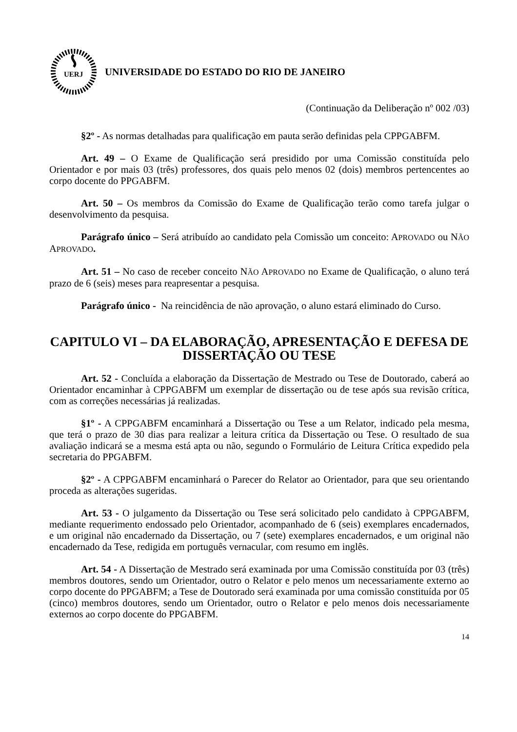UERJ
UNIVERSIDADE DO ESTADO DO RIO DE JANEIRO
(Continuação da Deliberação nº 002 /03)
§2º - As normas detalhadas para qualificação em pauta serão definidas pela CPPGABFM.
Art. 49 – O Exame de Qualificação será presidido por uma Comissão constituída pelo Orientador e por mais 03 (três) professores, dos quais pelo menos 02 (dois) membros pertencentes ao corpo docente do PPGABFM.
Art. 50 – Os membros da Comissão do Exame de Qualificação terão como tarefa julgar o desenvolvimento da pesquisa.
Parágrafo único – Será atribuído ao candidato pela Comissão um conceito: APROVADO ou NÃO APROVADO.
Art. 51 – No caso de receber conceito NÃO APROVADO no Exame de Qualificação, o aluno terá prazo de 6 (seis) meses para reapresentar a pesquisa.
Parágrafo único - Na reincidência de não aprovação, o aluno estará eliminado do Curso.
CAPITULO VI – DA ELABORAÇÃO, APRESENTAÇÃO E DEFESA DE DISSERTAÇÃO OU TESE
Art. 52 - Concluída a elaboração da Dissertação de Mestrado ou Tese de Doutorado, caberá ao Orientador encaminhar à CPPGABFM um exemplar de dissertação ou de tese após sua revisão crítica, com as correções necessárias já realizadas.
§1º - A CPPGABFM encaminhará a Dissertação ou Tese a um Relator, indicado pela mesma, que terá o prazo de 30 dias para realizar a leitura crítica da Dissertação ou Tese. O resultado de sua avaliação indicará se a mesma está apta ou não, segundo o Formulário de Leitura Crítica expedido pela secretaria do PPGABFM.
§2º - A CPPGABFM encaminhará o Parecer do Relator ao Orientador, para que seu orientando proceda as alterações sugeridas.
Art. 53 - O julgamento da Dissertação ou Tese será solicitado pelo candidato à CPPGABFM, mediante requerimento endossado pelo Orientador, acompanhado de 6 (seis) exemplares encadernados, e um original não encadernado da Dissertação, ou 7 (sete) exemplares encadernados, e um original não encadernado da Tese, redigida em português vernacular, com resumo em inglês.
Art. 54 - A Dissertação de Mestrado será examinada por uma Comissão constituída por 03 (três) membros doutores, sendo um Orientador, outro o Relator e pelo menos um necessariamente externo ao corpo docente do PPGABFM; a Tese de Doutorado será examinada por uma comissão constituída por 05 (cinco) membros doutores, sendo um Orientador, outro o Relator e pelo menos dois necessariamente externos ao corpo docente do PPGABFM.
14